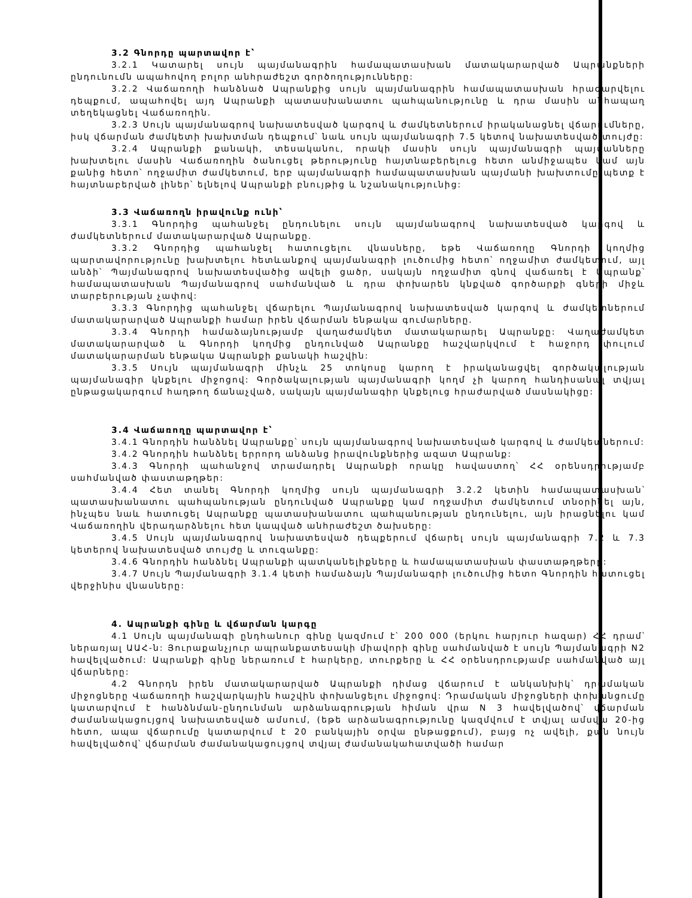3.2 Գնորդը պարտավոր է՝
3.2.1 Կատարել սույն պայմանագրին համապատասխան մատակարարված Ապրանքների ընդունումն ապահովող բոլոր անհրաժեշտ գործողությունները:
3.2.2 Վաճառողի հանձնած Ապրանքից սույն պայմանագրին համապատասխան հրաժարվելու դեպքում, ապահովել այդ Ապրանքի պատասխանատու պահպանությունը և դրա մասին անհապաղ տեղեկացնել Վաճառողին.
3.2.3 Սույն պայմանագրով նախատեսված կարգով և ժամկետներում իրականացնել վճարումները, իսկ վճարման ժամկետի խախտման դեպքում՝ նաև սույն պայմանագրի 7.5 կետով նախատեսված տույժը:
3.2.4 Ապրանքի քանակի, տեսականու, որակի մասին սույն պայմանագրի պայմանները խախտելու մասին Վաճառողին ծանուցել թերությունը հայտնաբերելուց հետո անմիջապես կամ այն քանից հետո՝ ողջամիտ ժամկետում, երբ պայմանագրի համապատասխան պայմանի խախտումը պետք է հայտնաբերված լիներ՝ ելնելով Ապրանքի բնույթից և նշանակությունից:
3.3 Վաճառողն իրավունք ունի՝
3.3.1 Գնորդից պահանջել ընդունելու սույն պայմանագրով նախատեսված կարգով և ժամկետներում մատակարարված Ապրանքը.
3.3.2 Գնորդից պահանջել հատուցելու վնասները, եթե Վաճառողը Գնորդի կողմից պարտավորությունը խախտելու հետևանքով պայմանագրի լուծումից հետո՝ ողջամիտ ժամկետում, այլ անձի՝ Պայմանագրով նախատեսվածից ավելի ցածր, սակայն ողջամիտ գնով վաճառել է Ապրանք՝ համապատասխան Պայմանագրով սահմանված և դրա փոխարեն կնքված գործարքի գների միջև տարբերության չափով:
3.3.3 Գնորդից պահանջել վճարելու Պայմանագրով նախատեսված կարգով և ժամկետներում մատակարարված Ապրանքի համար իրեն վճարման ենթակա գումարները.
3.3.4 Գնորդի համաձայնությամբ վաղաժամկետ մատակարարել Ապրանքը: Վաղաժամկետ մատակարարված և Գնորդի կողմից ընդունված Ապրանքը հաշվարկվում է հաջորդ փուլում մատակարարման ենթակա Ապրանքի քանակի հաշվին:
3.3.5 Սույն պայմանագրի մինչև 25 տոկոսը կարող է իրականացվել գործակալության պայմանագիր կնքելու միջոցով: Գործակալության պայմանագրի կողմ չի կարող հանդիսանալ տվյալ ընթացակարգում հաղթող ճանաչված, սակայն պայմանագիր կնքելուց հրաժարված մասնակիցը:
3.4 Վաճառողը պարտավոր է՝
3.4.1 Գնորդին հանձնել Ապրանքը՝ սույն պայմանագրով նախատեսված կարգով և ժամկետներում:
3.4.2 Գնորդին հանձնել երրորդ անձանց իրավունքներից ազատ Ապրանք:
3.4.3 Գնորդի պահանջով տրամադրել Ապրանքի որակը հավաստող՝ ՀՀ օրենսդրությամբ սահմանված փաստաթղթեր:
3.4.4 Հետ տանել Գնորդի կողմից սույն պայմանագրի 3.2.2 կետին համապատասխան՝ պատասխանատու պահպանության ընդունված Ապրանքը կամ ողջամիտ ժամկետում տնօրինել այն, ինչպես նաև հատուցել Ապրանքը պատասխանատու պահպանության ընդունելու, այն իրացնելու կամ Վաճառողին վերադարձնելու հետ կապված անհրաժեշտ ծախսերը:
3.4.5 Սույն պայմանագրով նախատեսված դեպքերում վճարել սույն պայմանագրի 7.2 և 7.3 կետերով նախատեսված տույժը և տուգանքը:
3.4.6 Գնորդին հանձնել Ապրանքի պատկանելիքները և համապատասխան փաստաթղթերը:
3.4.7 Սույն Պայմանագրի 3.1.4 կետի համաձայն Պայմանագրի լուծումից հետո Գնորդին հատուցել վերջինիս վնասները:
4. Ապրանքի գինը և վճարման կարգը
4.1 Սույն պայմանագի ընդհանուր գինը կազմում է՝ 200 000 (երկու հարյուր հազար) ՀՀ դրամ՝ ներառյալ ԱԱՀ-ն: Յուրաքանչյուր ապրանքատեսակի միավորի գինը սահմանված է սույն Պայմանագրի N2 հավելվածում: Ապրանքի գինը ներառում է հարկերը, տուրքերը և ՀՀ օրենսդրությամբ սահմանված այլ վճարները:
4.2 Գնորդն իրեն մատակարարված Ապրանքի դիմաց վճարում է անկանխիկ՝ դրամական միջոցները Վաճառողի հաշվարկային հաշվին փոխանցելու միջոցով: Դրամական միջոցների փոխանցումը կատարվում է հանձնման-ընդունման արձանագրության հիման վրա N 3 հավելվածով՝ վճարման ժամանակացույցով նախատեսված ամսում, (եթե արձանագրությունը կազմվում է տվյալ ամսվա 20-ից հետո, ապա վճարումը կատարվում է 20 բանկային օրվա ընթացքում), բայց ոչ ավելի, քան նույն հավելվածով՝ վճարման ժամանակացույցով տվյալ ժամանակահատվածի համար